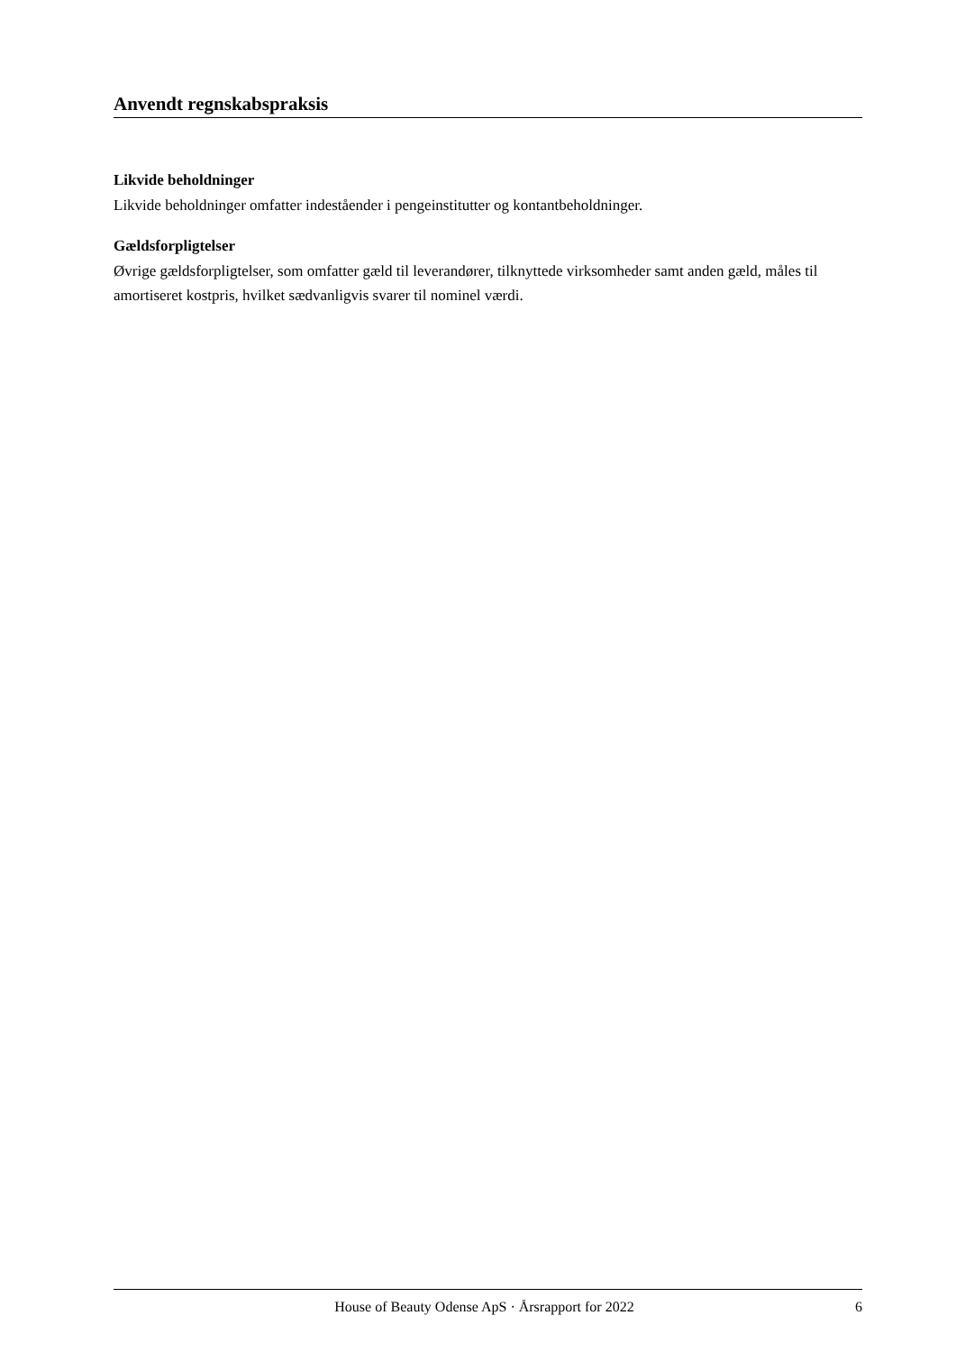Anvendt regnskabspraksis
Likvide beholdninger
Likvide beholdninger omfatter indeståender i pengeinstitutter og kontantbeholdninger.
Gældsforpligtelser
Øvrige gældsforpligtelser, som omfatter gæld til leverandører, tilknyttede virksomheder samt anden gæld, måles til amortiseret kostpris, hvilket sædvanligvis svarer til nominel værdi.
House of Beauty Odense ApS · Årsrapport for 2022 6